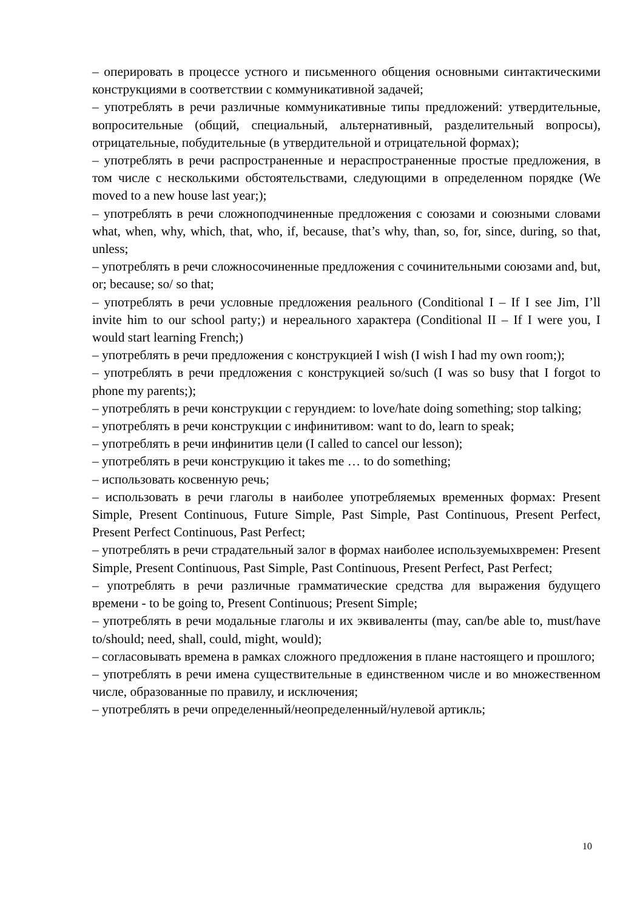– оперировать в процессе устного и письменного общения основными синтактическими конструкциями в соответствии с коммуникативной задачей;
– употреблять в речи различные коммуникативные типы предложений: утвердительные, вопросительные (общий, специальный, альтернативный, разделительный вопросы), отрицательные, побудительные (в утвердительной и отрицательной формах);
– употреблять в речи распространенные и нераспространенные простые предложения, в том числе с несколькими обстоятельствами, следующими в определенном порядке (We moved to a new house last year;);
– употреблять в речи сложноподчиненные предложения с союзами и союзными словами what, when, why, which, that, who, if, because, that’s why, than, so, for, since, during, so that, unless;
– употреблять в речи сложносочиненные предложения с сочинительными союзами and, but, or; because; so/ so that;
– употреблять в речи условные предложения реального (Conditional I – If I see Jim, I’ll invite him to our school party;) и нереального характера (Conditional II – If I were you, I would start learning French;)
– употреблять в речи предложения с конструкцией I wish (I wish I had my own room;);
– употреблять в речи предложения с конструкцией so/such (I was so busy that I forgot to phone my parents;);
– употреблять в речи конструкции с герундием: to love/hate doing something; stop talking;
– употреблять в речи конструкции с инфинитивом: want to do, learn to speak;
– употреблять в речи инфинитив цели (I called to cancel our lesson);
– употреблять в речи конструкцию it takes me … to do something;
– использовать косвенную речь;
– использовать в речи глаголы в наиболее употребляемых временных формах: Present Simple, Present Continuous, Future Simple, Past Simple, Past Continuous, Present Perfect, Present Perfect Continuous, Past Perfect;
– употреблять в речи страдательный залог в формах наиболее используемыхвремен: Present Simple, Present Continuous, Past Simple, Past Continuous, Present Perfect, Past Perfect;
– употреблять в речи различные грамматические средства для выражения будущего времени - to be going to, Present Continuous; Present Simple;
– употреблять в речи модальные глаголы и их эквиваленты (may, can/be able to, must/have to/should; need, shall, could, might, would);
– согласовывать времена в рамках сложного предложения в плане настоящего и прошлого;
– употреблять в речи имена существительные в единственном числе и во множественном числе, образованные по правилу, и исключения;
– употреблять в речи определенный/неопределенный/нулевой артикль;
10